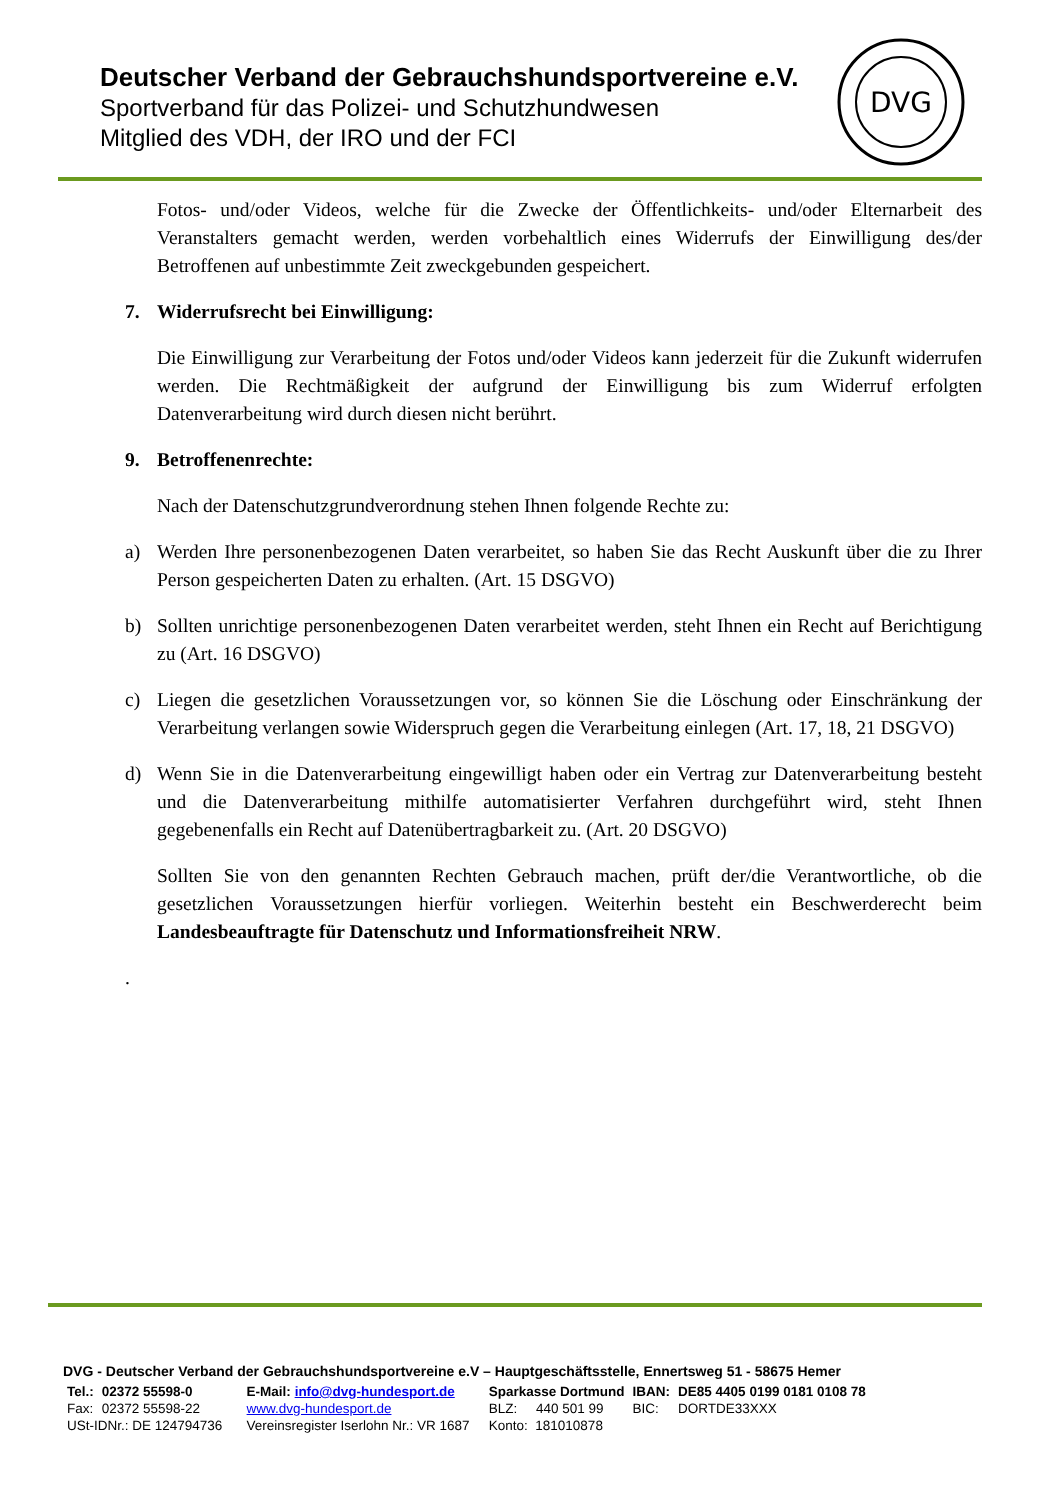Deutscher Verband der Gebrauchshundsportvereine e.V.
Sportverband für das Polizei- und Schutzhundwesen
Mitglied des VDH, der IRO und der FCI
DVG
Fotos- und/oder Videos, welche für die Zwecke der Öffentlichkeits- und/oder Elternarbeit des Veranstalters gemacht werden, werden vorbehaltlich eines Widerrufs der Einwilligung des/der Betroffenen auf unbestimmte Zeit zweckgebunden gespeichert.
7. Widerrufsrecht bei Einwilligung:
Die Einwilligung zur Verarbeitung der Fotos und/oder Videos kann jederzeit für die Zukunft widerrufen werden. Die Rechtmäßigkeit der aufgrund der Einwilligung bis zum Widerruf erfolgten Datenverarbeitung wird durch diesen nicht berührt.
9. Betroffenenrechte:
Nach der Datenschutzgrundverordnung stehen Ihnen folgende Rechte zu:
a) Werden Ihre personenbezogenen Daten verarbeitet, so haben Sie das Recht Auskunft über die zu Ihrer Person gespeicherten Daten zu erhalten. (Art. 15 DSGVO)
b) Sollten unrichtige personenbezogenen Daten verarbeitet werden, steht Ihnen ein Recht auf Berichtigung zu (Art. 16 DSGVO)
c) Liegen die gesetzlichen Voraussetzungen vor, so können Sie die Löschung oder Einschränkung der Verarbeitung verlangen sowie Widerspruch gegen die Verarbeitung einlegen (Art. 17, 18, 21 DSGVO)
d) Wenn Sie in die Datenverarbeitung eingewilligt haben oder ein Vertrag zur Datenverarbeitung besteht und die Datenverarbeitung mithilfe automatisierter Verfahren durchgeführt wird, steht Ihnen gegebenenfalls ein Recht auf Datenübertragbarkeit zu. (Art. 20 DSGVO)
Sollten Sie von den genannten Rechten Gebrauch machen, prüft der/die Verantwortliche, ob die gesetzlichen Voraussetzungen hierfür vorliegen. Weiterhin besteht ein Beschwerderecht beim Landesbeauftragte für Datenschutz und Informationsfreiheit NRW.
.
DVG - Deutscher Verband der Gebrauchshundsportvereine e.V – Hauptgeschäftsstelle, Ennertsweg 51 - 58675 Hemer
| Tel.: | 02372 55598-0 | E-Mail: info@dvg-hundesport.de | Sparkasse Dortmund | IBAN: | DE85 4405 0199 0181 0108 78 |
| Fax: | 02372 55598-22 | www.dvg-hundesport.de | BLZ: 440 501 99 | BIC: | DORTDE33XXX |
| USt-IDNr.: DE 124794736 | | Vereinsregister Iserlohn Nr.: VR 1687 | Konto: 181010878 | | |